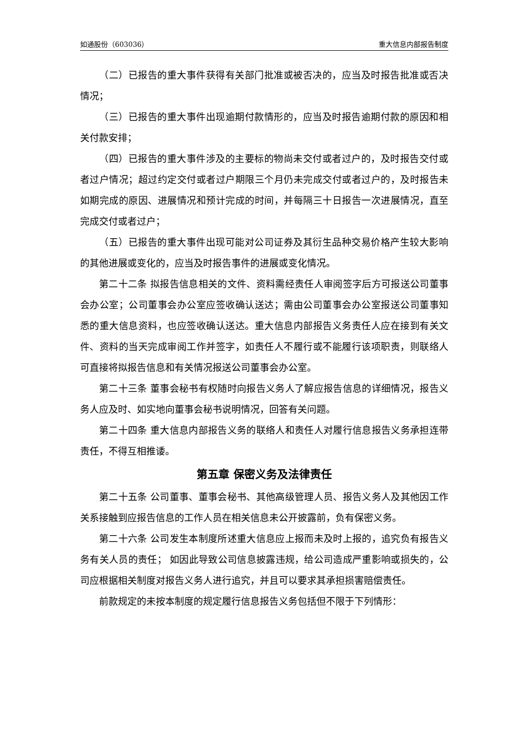如通股份（603036） 重大信息内部报告制度
（二）已报告的重大事件获得有关部门批准或被否决的，应当及时报告批准或否决情况；
（三）已报告的重大事件出现逾期付款情形的，应当及时报告逾期付款的原因和相关付款安排；
（四）已报告的重大事件涉及的主要标的物尚未交付或者过户的，及时报告交付或者过户情况；超过约定交付或者过户期限三个月仍未完成交付或者过户的，及时报告未如期完成的原因、进展情况和预计完成的时间，并每隔三十日报告一次进展情况，直至完成交付或者过户；
（五）已报告的重大事件出现可能对公司证券及其衍生品种交易价格产生较大影响的其他进展或变化的，应当及时报告事件的进展或变化情况。
第二十二条 拟报告信息相关的文件、资料需经责任人审阅签字后方可报送公司董事会办公室；公司董事会办公室应签收确认送达；需由公司董事会办公室报送公司董事知悉的重大信息资料，也应签收确认送达。重大信息内部报告义务责任人应在接到有关文件、资料的当天完成审阅工作并签字，如责任人不履行或不能履行该项职责，则联络人可直接将拟报告信息和有关情况报送公司董事会办公室。
第二十三条 董事会秘书有权随时向报告义务人了解应报告信息的详细情况，报告义务人应及时、如实地向董事会秘书说明情况，回答有关问题。
第二十四条 重大信息内部报告义务的联络人和责任人对履行信息报告义务承担连带责任，不得互相推诿。
第五章 保密义务及法律责任
第二十五条 公司董事、董事会秘书、其他高级管理人员、报告义务人及其他因工作关系接触到应报告信息的工作人员在相关信息未公开披露前，负有保密义务。
第二十六条 公司发生本制度所述重大信息应上报而未及时上报的，追究负有报告义务有关人员的责任； 如因此导致公司信息披露违规，给公司造成严重影响或损失的，公司应根据相关制度对报告义务人进行追究，并且可以要求其承担损害赔偿责任。
前款规定的未按本制度的规定履行信息报告义务包括但不限于下列情形：